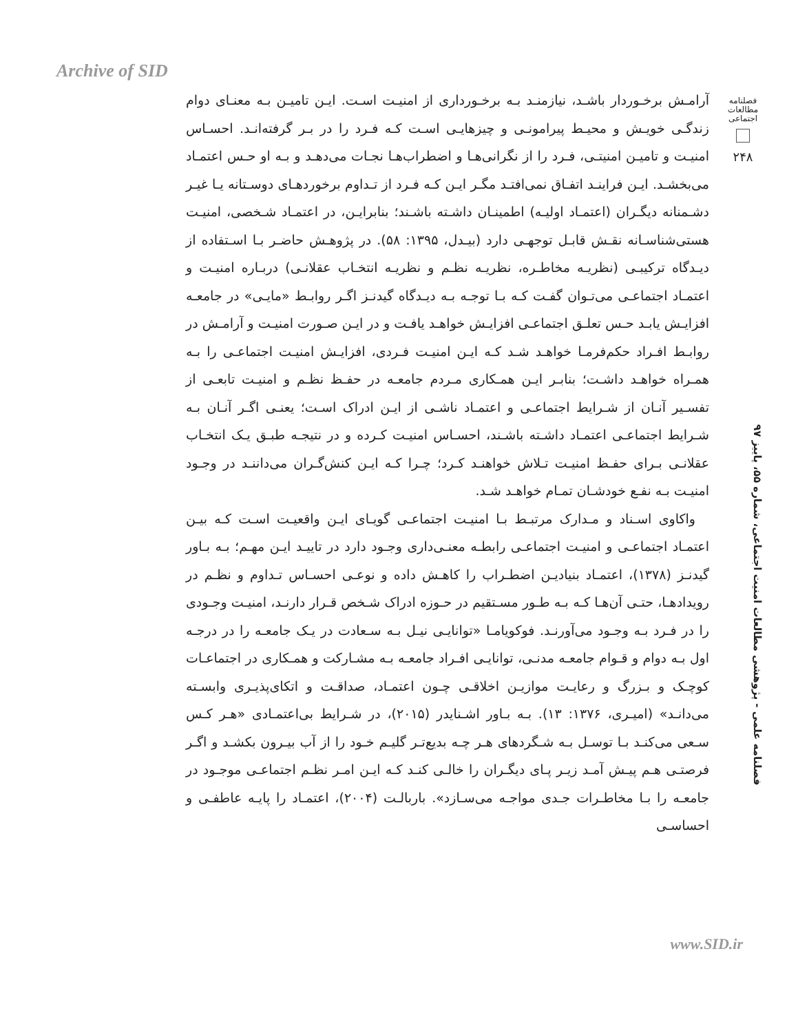Archive of SID
فصلنامه
مطالعات
اجتماعی
۲۴۸
آرامـش برخـوردار باشـد، نیازمنـد بـه برخـورداری از امنیـت اسـت. ایـن تامیـن بـه معنـای دوام زندگـی خویـش و محیـط پیرامونـی و چیزهایـی اسـت کـه فـرد را در بـر گرفته‌انـد. احسـاس امنیـت و تامیـن امنیتـی، فـرد را از نگرانی‌هـا و اضطراب‌هـا نجـات می‌دهـد و بـه او حـس اعتمـاد می‌بخشـد. ایـن فراینـد اتفـاق نمی‌افتـد مگـر ایـن کـه فـرد از تـداوم برخوردهـای دوسـتانه یـا غیـر دشـمنانه دیگـران (اعتمـاد اولیـه) اطمینـان داشـته باشـند؛ بنابرایـن، در اعتمـاد شـخصی، امنیـت هستی‌شناسـانه نقـش قابـل توجهـی دارد (بیـدل، ۱۳۹۵: ۵۸). در پژوهـش حاضـر بـا اسـتفاده از دیـدگاه ترکیبـی (نظریـه مخاطـره، نظریـه نظـم و نظریـه انتخـاب عقلانـی) دربـاره امنیـت و اعتمـاد اجتماعـی می‌تـوان گفـت کـه بـا توجـه بـه دیـدگاه گیدنـز اگـر روابـط «مایـی» در جامعـه افزایـش یابـد حـس تعلـق اجتماعـی افزایـش خواهـد یافـت و در ایـن صـورت امنیـت و آرامـش در روابـط افـراد حکم‌فرمـا خواهـد شـد کـه ایـن امنیـت فـردی، افزایـش امنیـت اجتماعـی را بـه همـراه خواهـد داشـت؛ بنابـر ایـن همـکاری مـردم جامعـه در حفـظ نظـم و امنیـت تابعـی از تفسـیر آنـان از شـرایط اجتماعـی و اعتمـاد ناشـی از ایـن ادراک اسـت؛ یعنـی اگـر آنـان بـه شـرایط اجتماعـی اعتمـاد داشـته باشـند، احسـاس امنیـت کـرده و در نتیجـه طبـق یـک انتخـاب عقلانـی بـرای حفـظ امنیـت تـلاش خواهنـد کـرد؛ چـرا کـه ایـن کنش‌گـران می‌داننـد در وجـود امنیـت بـه نفـع خودشـان تمـام خواهـد شـد.
واکاوی اسـناد و مـدارک مرتبـط بـا امنیـت اجتماعـی گویـای ایـن واقعیـت اسـت کـه بیـن اعتمـاد اجتماعـی و امنیـت اجتماعـی رابطـه معنـی‌داری وجـود دارد در تاییـد ایـن مهـم؛ بـه بـاور گیدنـز (۱۳۷۸)، اعتمـاد بنیادیـن اضطـراب را کاهـش داده و نوعـی احسـاس تـداوم و نظـم در رویدادهـا، حتـی آن‌هـا کـه بـه طـور مسـتقیم در حـوزه ادراک شـخص قـرار دارنـد، امنیـت وجـودی را در فـرد بـه وجـود می‌آورنـد. فوکویامـا «توانایـی نیـل بـه سـعادت در یـک جامعـه را در درجـه اول بـه دوام و قـوام جامعـه مدنـی، توانایـی افـراد جامعـه بـه مشـارکت و همـکاری در اجتماعـات کوچـک و بـزرگ و رعایـت موازیـن اخلاقـی چـون اعتمـاد، صداقـت و اتکای‌پذیـری وابسـته می‌دانـد» (امیـری، ۱۳۷۶: ۱۳). بـه بـاور اشـنایدر (۲۰۱۵)، در شـرایط بی‌اعتمـادی «هـر کـس سـعی می‌کنـد بـا توسـل بـه شـگردهای هـر چـه بدیع‌تـر گلیـم خـود را از آب بیـرون بکشـد و اگـر فرصتـی هـم پیـش آمـد زیـر پـای دیگـران را خالـی کنـد کـه ایـن امـر نظـم اجتماعـی موجـود در جامعـه را بـا مخاطـرات جـدی مواجـه می‌سـازد». باربالـت (۲۰۰۴)، اعتمـاد را پایـه عاطفـی و احساسـی
فصلنامه علمی - پژوهشی مطالعات امنیت اجتماعی، شماره ۵۵، پاییز ۹۷
www.SID.ir